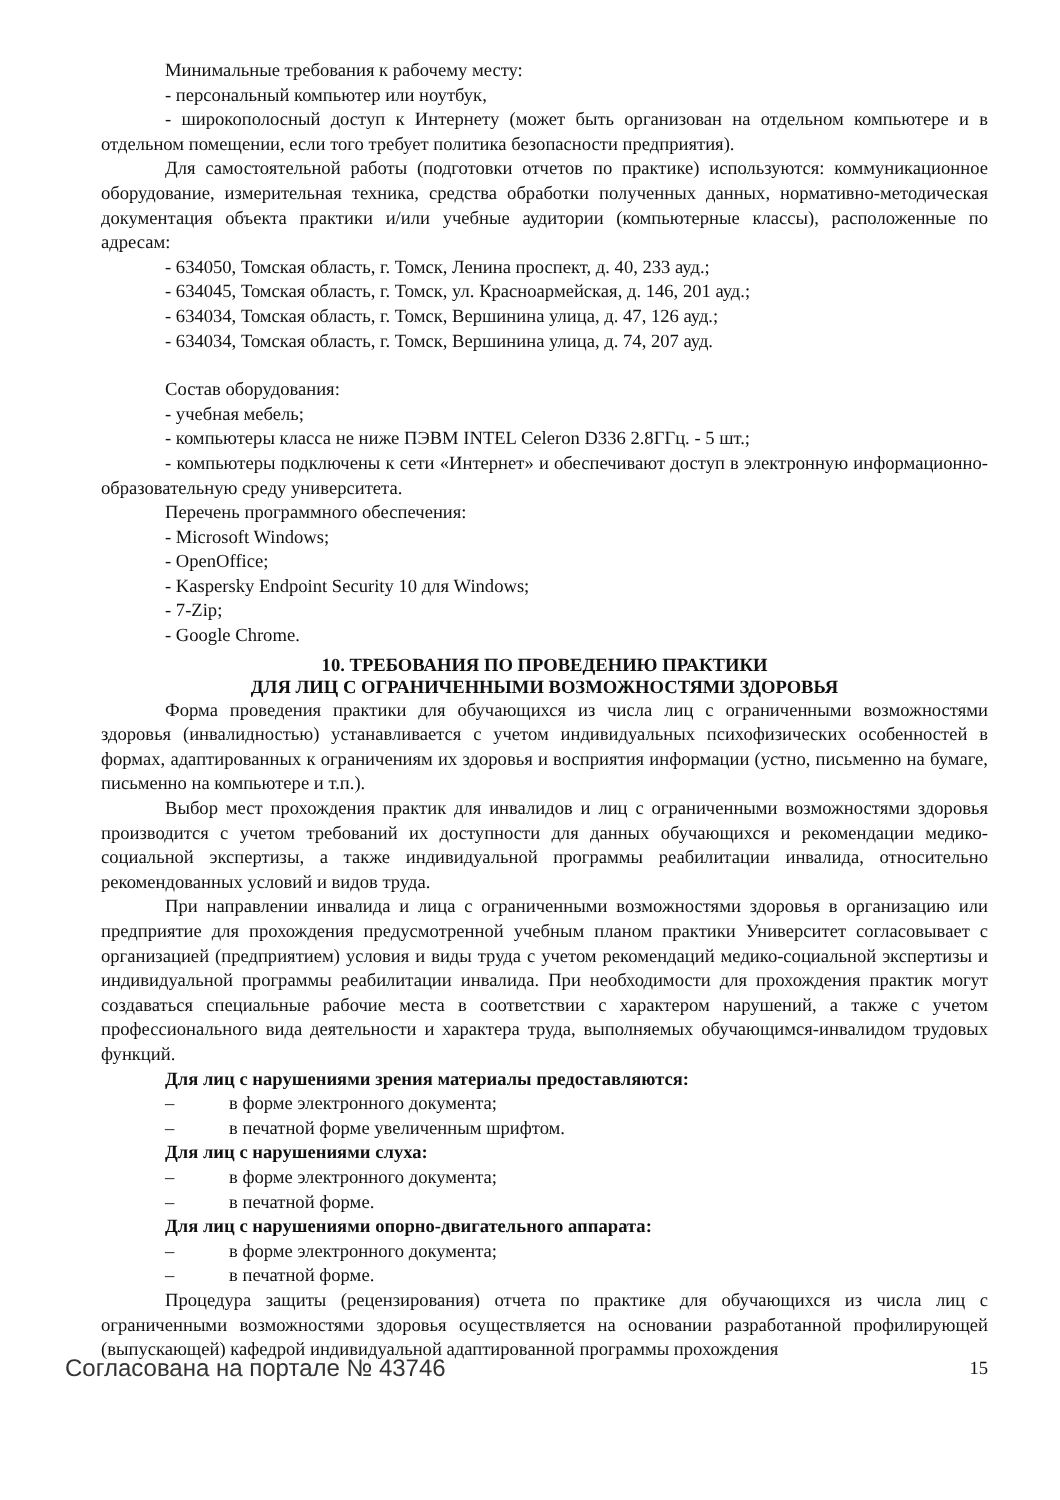Минимальные требования к рабочему месту:
- персональный компьютер или ноутбук,
- широкополосный доступ к Интернету (может быть организован на отдельном компьютере и в отдельном помещении, если того требует политика безопасности предприятия).
Для самостоятельной работы (подготовки отчетов по практике) используются: коммуникационное оборудование, измерительная техника, средства обработки полученных данных, нормативно-методическая документация объекта практики и/или учебные аудитории (компьютерные классы), расположенные по адресам:
- 634050, Томская область, г. Томск, Ленина проспект, д. 40, 233 ауд.;
- 634045, Томская область, г. Томск, ул. Красноармейская, д. 146, 201 ауд.;
- 634034, Томская область, г. Томск, Вершинина улица, д. 47, 126 ауд.;
- 634034, Томская область, г. Томск, Вершинина улица, д. 74, 207 ауд.
Состав оборудования:
- учебная мебель;
- компьютеры класса не ниже ПЭВМ INTEL Celeron D336 2.8ГГц. - 5 шт.;
- компьютеры подключены к сети «Интернет» и обеспечивают доступ в электронную информационно-образовательную среду университета.
Перечень программного обеспечения:
- Microsoft Windows;
- OpenOffice;
- Kaspersky Endpoint Security 10 для Windows;
- 7-Zip;
- Google Chrome.
10. ТРЕБОВАНИЯ ПО ПРОВЕДЕНИЮ ПРАКТИКИ
ДЛЯ ЛИЦ С ОГРАНИЧЕННЫМИ ВОЗМОЖНОСТЯМИ ЗДОРОВЬЯ
Форма проведения практики для обучающихся из числа лиц с ограниченными возможностями здоровья (инвалидностью) устанавливается с учетом индивидуальных психофизических особенностей в формах, адаптированных к ограничениям их здоровья и восприятия информации (устно, письменно на бумаге, письменно на компьютере и т.п.).
Выбор мест прохождения практик для инвалидов и лиц с ограниченными возможностями здоровья производится с учетом требований их доступности для данных обучающихся и рекомендации медико-социальной экспертизы, а также индивидуальной программы реабилитации инвалида, относительно рекомендованных условий и видов труда.
При направлении инвалида и лица с ограниченными возможностями здоровья в организацию или предприятие для прохождения предусмотренной учебным планом практики Университет согласовывает с организацией (предприятием) условия и виды труда с учетом рекомендаций медико-социальной экспертизы и индивидуальной программы реабилитации инвалида. При необходимости для прохождения практик могут создаваться специальные рабочие места в соответствии с характером нарушений, а также с учетом профессионального вида деятельности и характера труда, выполняемых обучающимся-инвалидом трудовых функций.
Для лиц с нарушениями зрения материалы предоставляются:
– в форме электронного документа;
– в печатной форме увеличенным шрифтом.
Для лиц с нарушениями слуха:
– в форме электронного документа;
– в печатной форме.
Для лиц с нарушениями опорно-двигательного аппарата:
– в форме электронного документа;
– в печатной форме.
Процедура защиты (рецензирования) отчета по практике для обучающихся из числа лиц с ограниченными возможностями здоровья осуществляется на основании разработанной профилирующей (выпускающей) кафедрой индивидуальной адаптированной программы прохождения
Согласована на портале № 43746 15